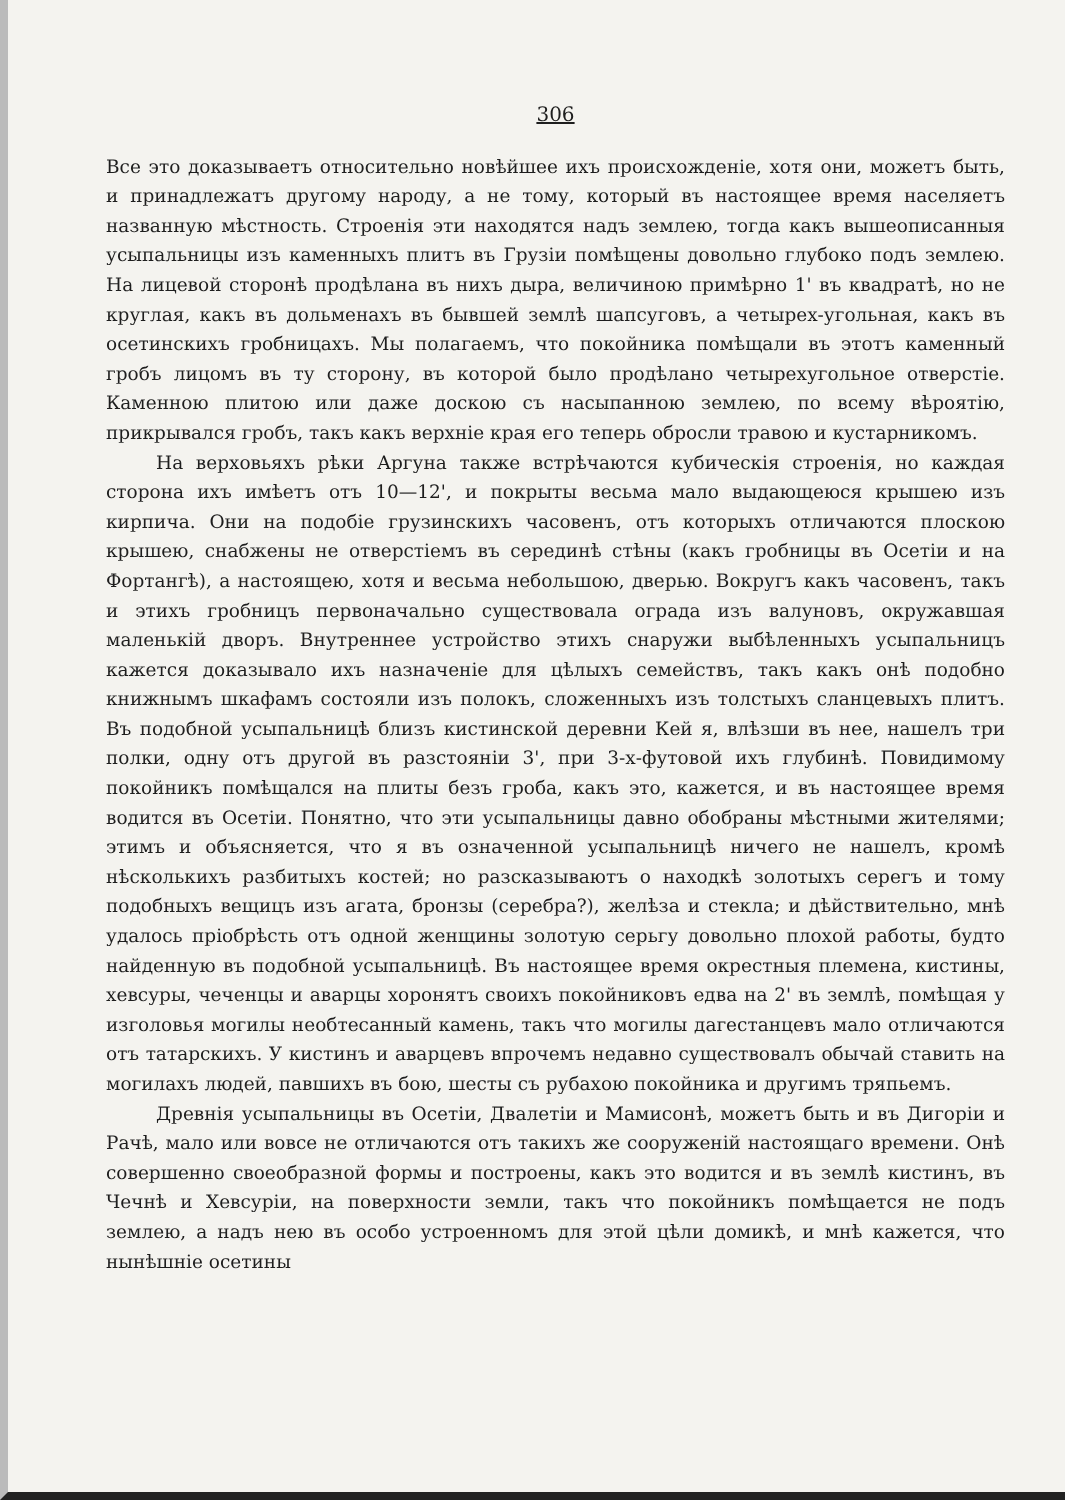306
Все это доказываетъ относительно новѣйшее ихъ происхожденіе, хотя они, можетъ быть, и принадлежатъ другому народу, а не тому, который въ настоящее время населяетъ названную мѣстность. Строенія эти находятся надъ землею, тогда какъ вышеописанныя усыпальницы изъ каменныхъ плитъ въ Грузіи помѣщены довольно глубоко подъ землею. На лицевой сторонѣ продѣлана въ нихъ дыра, величиною примѣрно 1' въ квадратѣ, но не круглая, какъ въ дольменахъ въ бывшей землѣ шапсуговъ, а четырех-угольная, какъ въ осетинскихъ гробницахъ. Мы полагаемъ, что покойника помѣщали въ этотъ каменный гробъ лицомъ въ ту сторону, въ которой было продѣлано четырехугольное отверстіе. Каменною плитою или даже доскою съ насыпанною землею, по всему вѣроятію, прикрывался гробъ, такъ какъ верхніе края его теперь обросли травою и кустарникомъ.
На верховьяхъ рѣки Аргуна также встрѣчаются кубическія строенія, но каждая сторона ихъ имѣетъ отъ 10—12', и покрыты весьма мало выдающеюся крышею изъ кирпича. Они на подобіе грузинскихъ часовенъ, отъ которыхъ отличаются плоскою крышею, снабжены не отверстіемъ въ серединѣ стѣны (какъ гробницы въ Осетіи и на Фортангѣ), а настоящею, хотя и весьма небольшою, дверью. Вокругъ какъ часовенъ, такъ и этихъ гробницъ первоначально существовала ограда изъ валуновъ, окружавшая маленькій дворъ. Внутреннее устройство этихъ снаружи выбѣленныхъ усыпальницъ кажется доказывало ихъ назначеніе для цѣлыхъ семействъ, такъ какъ онѣ подобно книжнымъ шкафамъ состояли изъ полокъ, сложенныхъ изъ толстыхъ сланцевыхъ плитъ. Въ подобной усыпальницѣ близъ кистинской деревни Кей я, влѣзши въ нее, нашелъ три полки, одну отъ другой въ разстояніи 3', при 3-х-футовой ихъ глубинѣ. Повидимому покойникъ помѣщался на плиты безъ гроба, какъ это, кажется, и въ настоящее время водится въ Осетіи. Понятно, что эти усыпальницы давно обобраны мѣстными жителями; этимъ и объясняется, что я въ означенной усыпальницѣ ничего не нашелъ, кромѣ нѣсколькихъ разбитыхъ костей; но разсказываютъ о находкѣ золотыхъ серегъ и тому подобныхъ вещицъ изъ агата, бронзы (серебра?), желѣза и стекла; и дѣйствительно, мнѣ удалось пріобрѣсть отъ одной женщины золотую серьгу довольно плохой работы, будто найденную въ подобной усыпальницѣ. Въ настоящее время окрестныя племена, кистины, хевсуры, чеченцы и аварцы хоронятъ своихъ покойниковъ едва на 2' въ землѣ, помѣщая у изголовья могилы необтесанный камень, такъ что могилы дагестанцевъ мало отличаются отъ татарскихъ. У кистинъ и аварцевъ впрочемъ недавно существовалъ обычай ставить на могилахъ людей, павшихъ въ бою, шесты съ рубахою покойника и другимъ тряпьемъ.
Древнія усыпальницы въ Осетіи, Двалетіи и Мамисонѣ, можетъ быть и въ Дигоріи и Рачѣ, мало или вовсе не отличаются отъ такихъ же сооруженій настоящаго времени. Онѣ совершенно своеобразной формы и построены, какъ это водится и въ землѣ кистинъ, въ Чечнѣ и Хевсуріи, на поверхности земли, такъ что покойникъ помѣщается не подъ землею, а надъ нею въ особо устроенномъ для этой цѣли домикѣ, и мнѣ кажется, что нынѣшніе осетины